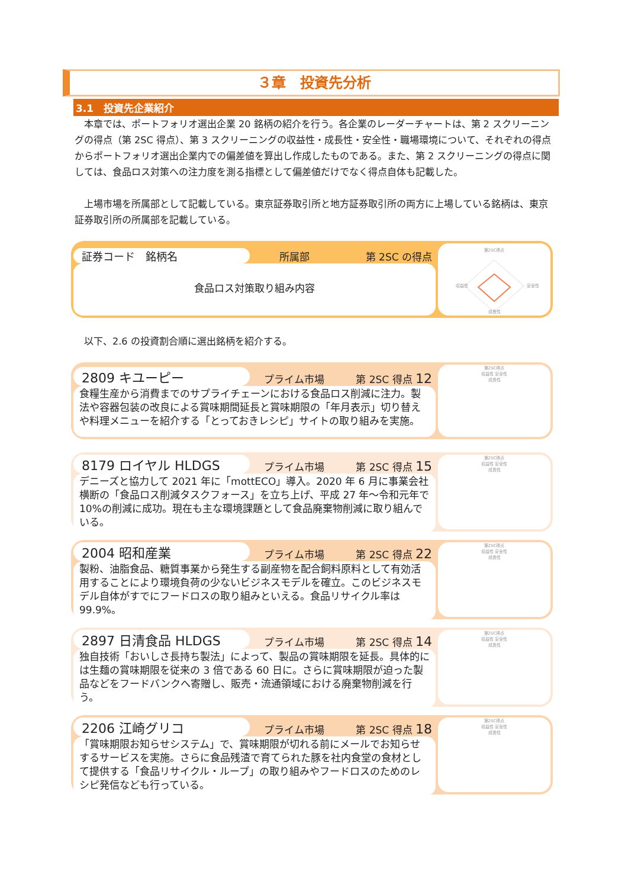３章　投資先分析
3.1　投資先企業紹介
　本章では、ポートフォリオ選出企業 20 銘柄の紹介を行う。各企業のレーダーチャートは、第 2 スクリーニングの得点（第 2SC 得点）、第 3 スクリーニングの収益性・成長性・安全性・職場環境について、それぞれの得点からポートフォリオ選出企業内での偏差値を算出し作成したものである。また、第 2 スクリーニングの得点に関しては、食品ロス対策への注力度を測る指標として偏差値だけでなく得点自体も記載した。
　上場市場を所属部として記載している。東京証券取引所と地方証券取引所の両方に上場している銘柄は、東京証券取引所の所属部を記載している。
証券コード　銘柄名 所属部 第 2SC の得点
食品ロス対策取り組み内容
第2SC得点
収益性
安全性
成長性
　以下、2.6 の投資割合順に選出銘柄を紹介する。
2809 キユーピー プライム市場 第 2SC 得点 12
食糧生産から消費までのサプライチェーンにおける食品ロス削減に注力。製法や容器包装の改良による賞味期間延長と賞味期限の「年月表示」切り替えや料理メニューを紹介する「とっておきレシピ」サイトの取り組みを実施。
第2SC得点
収益性 安全性
成長性
8179 ロイヤル HLDGS プライム市場 第 2SC 得点 15
デニーズと協力して 2021 年に「mottECO」導入。2020 年 6 月に事業会社横断の「食品ロス削減タスクフォース」を立ち上げ、平成 27 年～令和元年で 10%の削減に成功。現在も主な環境課題として食品廃棄物削減に取り組んでいる。
第2SC得点
収益性 安全性
成長性
2004 昭和産業 プライム市場 第 2SC 得点 22
製粉、油脂食品、糖質事業から発生する副産物を配合飼料原料として有効活用することにより環境負荷の少ないビジネスモデルを確立。このビジネスモデル自体がすでにフードロスの取り組みといえる。食品リサイクル率は 99.9%。
第2SC得点
収益性 安全性
成長性
2897 日清食品 HLDGS プライム市場 第 2SC 得点 14
独自技術「おいしさ長持ち製法」によって、製品の賞味期限を延長。具体的には生麺の賞味期限を従来の 3 倍である 60 日に。さらに賞味期限が迫った製品などをフードバンクへ寄贈し、販売・流通領域における廃棄物削減を行う。
第2SC得点
収益性 安全性
成長性
2206 江崎グリコ プライム市場 第 2SC 得点 18
「賞味期限お知らせシステム」で、賞味期限が切れる前にメールでお知らせするサービスを実施。さらに食品残渣で育てられた豚を社内食堂の食材として提供する「食品リサイクル・ループ」の取り組みやフードロスのためのレシピ発信なども行っている。
第2SC得点
収益性 安全性
成長性